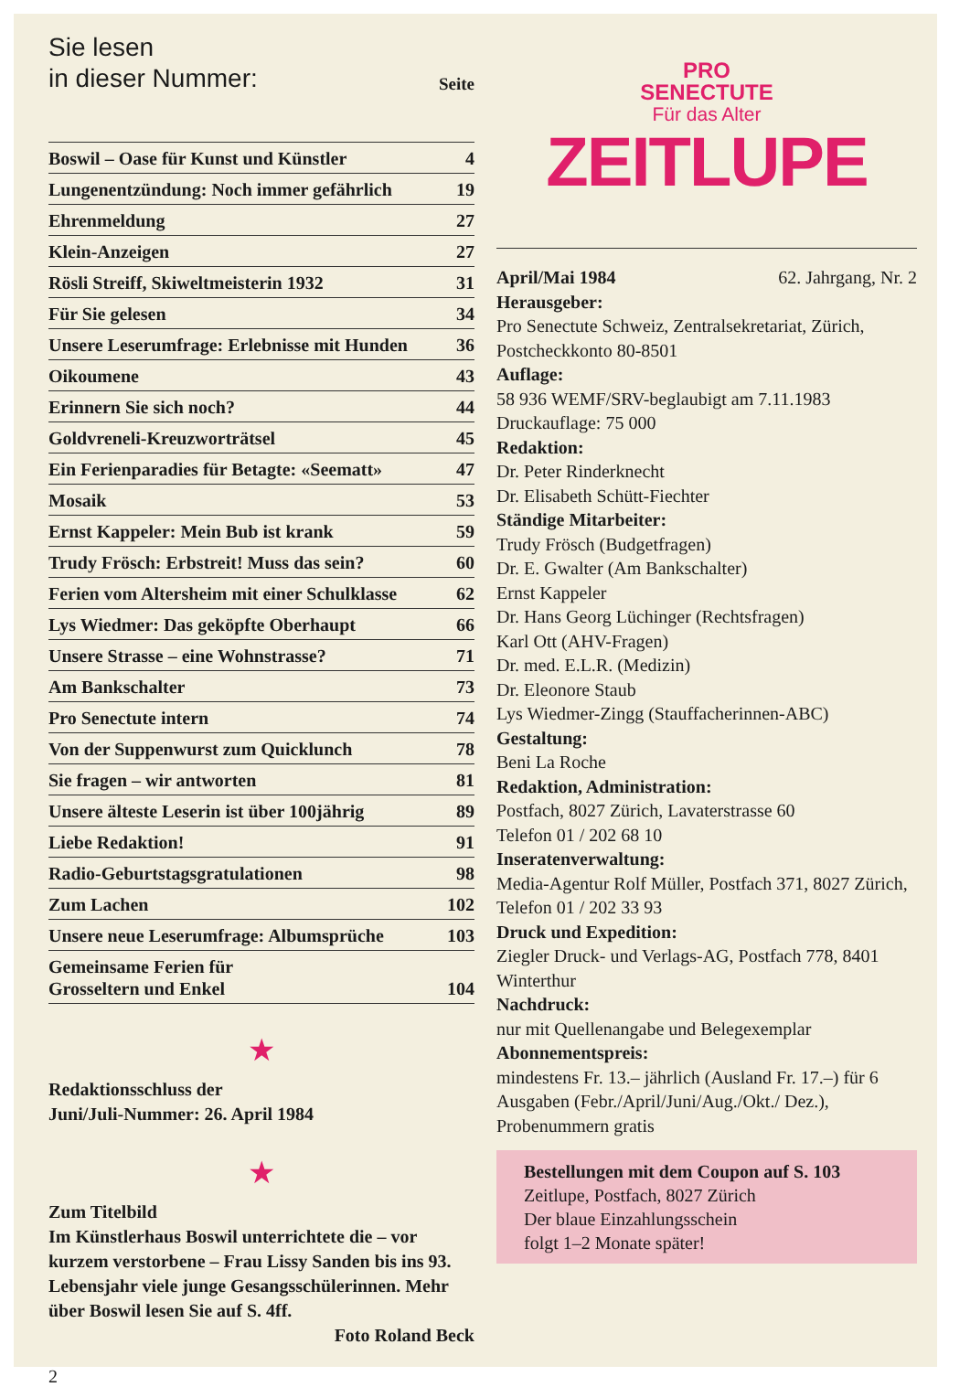Sie lesen
in dieser Nummer:
Seite
| Boswil – Oase für Kunst und Künstler | 4 |
| Lungenentzündung: Noch immer gefährlich | 19 |
| Ehrenmeldung | 27 |
| Klein-Anzeigen | 27 |
| Rösli Streiff, Skiweltmeisterin 1932 | 31 |
| Für Sie gelesen | 34 |
| Unsere Leserumfrage: Erlebnisse mit Hunden | 36 |
| Oikoumene | 43 |
| Erinnern Sie sich noch? | 44 |
| Goldvreneli-Kreuzworträtsel | 45 |
| Ein Ferienparadies für Betagte: «Seematt» | 47 |
| Mosaik | 53 |
| Ernst Kappeler: Mein Bub ist krank | 59 |
| Trudy Frösch: Erbstreit! Muss das sein? | 60 |
| Ferien vom Altersheim mit einer Schulklasse | 62 |
| Lys Wiedmer: Das geköpfte Oberhaupt | 66 |
| Unsere Strasse – eine Wohnstrasse? | 71 |
| Am Bankschalter | 73 |
| Pro Senectute intern | 74 |
| Von der Suppenwurst zum Quicklunch | 78 |
| Sie fragen – wir antworten | 81 |
| Unsere älteste Leserin ist über 100jährig | 89 |
| Liebe Redaktion! | 91 |
| Radio-Geburtstagsgratulationen | 98 |
| Zum Lachen | 102 |
| Unsere neue Leserumfrage: Albumsprüche | 103 |
| Gemeinsame Ferien für Grosseltern und Enkel | 104 |
★
Redaktionsschluss der
Juni/Juli-Nummer: 26. April 1984
★
Zum Titelbild
Im Künstlerhaus Boswil unterrichtete die – vor kurzem verstorbene – Frau Lissy Sanden bis ins 93. Lebensjahr viele junge Gesangsschülerinnen. Mehr über Boswil lesen Sie auf S. 4ff.
Foto Roland Beck
2
PRO
SENECTUTE
Für das Alter
ZEITLUPE
April/Mai 1984 62. Jahrgang, Nr. 2
Herausgeber:
Pro Senectute Schweiz, Zentralsekretariat, Zürich, Postcheckkonto 80-8501
Auflage:
58 936 WEMF/SRV-beglaubigt am 7.11.1983
Druckauflage: 75 000
Redaktion:
Dr. Peter Rinderknecht
Dr. Elisabeth Schütt-Fiechter
Ständige Mitarbeiter:
Trudy Frösch (Budgetfragen)
Dr. E. Gwalter (Am Bankschalter)
Ernst Kappeler
Dr. Hans Georg Lüchinger (Rechtsfragen)
Karl Ott (AHV-Fragen)
Dr. med. E.L.R. (Medizin)
Dr. Eleonore Staub
Lys Wiedmer-Zingg (Stauffacherinnen-ABC)
Gestaltung:
Beni La Roche
Redaktion, Administration:
Postfach, 8027 Zürich, Lavaterstrasse 60
Telefon 01 / 202 68 10
Inseratenverwaltung:
Media-Agentur Rolf Müller, Postfach 371, 8027 Zürich, Telefon 01 / 202 33 93
Druck und Expedition:
Ziegler Druck- und Verlags-AG, Postfach 778, 8401 Winterthur
Nachdruck:
nur mit Quellenangabe und Belegexemplar
Abonnementspreis:
mindestens Fr. 13.– jährlich (Ausland Fr. 17.–) für 6 Ausgaben (Febr./April/Juni/Aug./Okt./ Dez.), Probenummern gratis
Bestellungen mit dem Coupon auf S. 103
Zeitlupe, Postfach, 8027 Zürich
Der blaue Einzahlungsschein
folgt 1–2 Monate später!